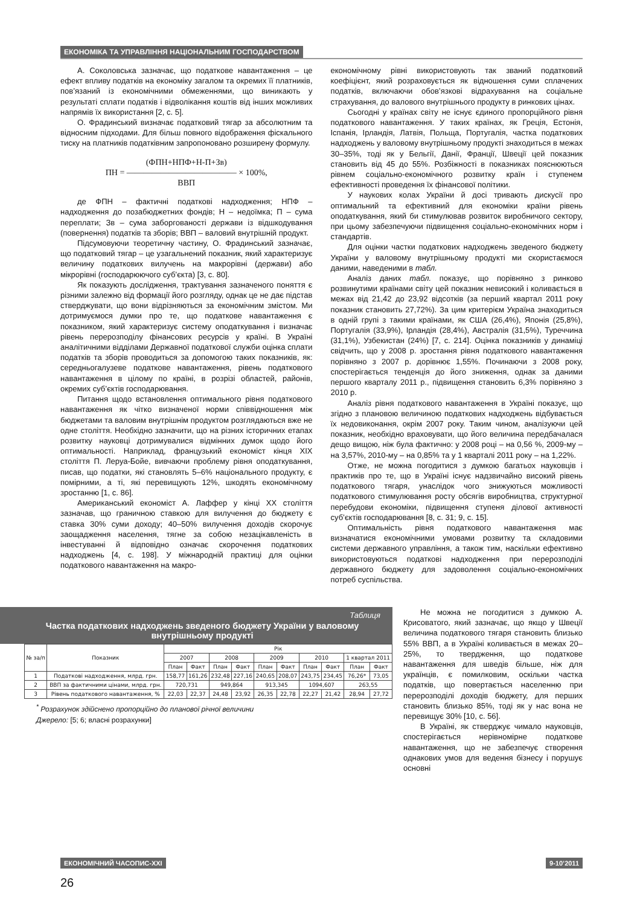ЕКОНОМІКА ТА УПРАВЛІННЯ НАЦІОНАЛЬНИМ ГОСПОДАРСТВОМ
А. Соколовська зазначає, що податкове навантаження – це ефект впливу податків на економіку загалом та окремих її платників, пов’язаний із економічними обмеженнями, що виникають у результаті сплати податків і відволікання коштів від інших можливих напрямів їх використання [2, с. 5].
О. Фрадинський визначає податковий тягар за абсолютним та відносним підходами. Для більш повного відображення фіскального тиску на платників податківним запропоновано розширену формулу.
(ФПН+НПФ+Н-П+Зв)
ПН = ――――――――――――― × 100%,
ВВП
де ФПН – фактичні податкові надходження; НПФ – надходження до позабюджетних фондів; Н – недоїмка; П – сума переплати; Зв – сума заборгованості держави із відшкодування (повернення) податків та зборів; ВВП – валовий внутрішній продукт.
Підсумовуючи теоретичну частину, О. Фрадинський зазначає, що податковий тягар – це узагальнений показник, який характеризує величину податкових вилучень на макрорівні (держави) або мікрорівні (господарюючого суб’єкта) [3, с. 80].
Як показують дослідження, трактування зазначеного поняття є різними залежно від формації його розгляду, однак це не дає підстав стверджувати, що вони відрізняються за економічним змістом. Ми дотримуємося думки про те, що податкове навантаження є показником, який характеризує систему оподаткування і визначає рівень перерозподілу фінансових ресурсів у країні. В Україні аналітичними відділами Державної податкової служби оцінка сплати податків та зборів проводиться за допомогою таких показників, як: середньогалузеве податкове навантаження, рівень податкового навантаження в цілому по країні, в розрізі областей, районів, окремих суб’єктів господарювання.
Питання щодо встановлення оптимального рівня податкового навантаження як чітко визначеної норми співвідношення між бюджетами та валовим внутрішнім продуктом розглядаються вже не одне століття. Необхідно зазначити, що на різних історичних етапах розвитку науковці дотримувалися відмінних думок щодо його оптимальності. Наприклад, французький економіст кінця XIX століття П. Леруа-Бойе, вивчаючи проблему рівня оподаткування, писав, що податки, які становлять 5–6% національного продукту, є помірними, а ті, які перевищують 12%, шкодять економічному зростанню [1, с. 86].
Американський економіст А. Лаффер у кінці XX століття зазначав, що граничною ставкою для вилучення до бюджету є ставка 30% суми доходу; 40–50% вилучення доходів скорочує заощадження населення, тягне за собою незацікавленість в інвестуванні й відповідно означає скорочення податкових надходжень [4, с. 198]. У міжнародній практиці для оцінки податкового навантаження на макро-
економічному рівні використовують так званий податковий коефіцієнт, який розраховується як відношення суми сплачених податків, включаючи обов’язкові відрахування на соціальне страхування, до валового внутрішнього продукту в ринкових цінах.
Сьогодні у країнах світу не існує єдиного пропорційного рівня податкового навантаження. У таких країнах, як Греція, Естонія, Іспанія, Ірландія, Латвія, Польща, Португалія, частка податкових надходжень у валовому внутрішньому продукті знаходиться в межах 30–35%, тоді як у Бельгії, Данії, Франції, Швеції цей показник становить від 45 до 55%. Розбіжності в показниках пояснюються рівнем соціально-економічного розвитку країн і ступенем ефективності проведення їх фінансової політики.
У наукових колах України й досі тривають дискусії про оптимальний та ефективний для економіки країни рівень оподаткування, який би стимулював розвиток виробничого сектору, при цьому забезпечуючи підвищення соціально-економічних норм і стандартів.
Для оцінки частки податкових надходжень зведеного бюджету України у валовому внутрішньому продукті ми скористаємося даними, наведеними в табл.
Аналіз даних табл. показує, що порівняно з ринково розвинутими країнами світу цей показник невисокий і коливається в межах від 21,42 до 23,92 відсотків (за перший квартал 2011 року показник становить 27,72%). За цим критерієм Україна знаходиться в одній групі з такими країнами, як США (26,4%), Японія (25,8%), Португалія (33,9%), Ірландія (28,4%), Австралія (31,5%), Туреччина (31,1%), Узбекистан (24%) [7, с. 214]. Оцінка показників у динаміці свідчить, що у 2008 р. зростання рівня податкового навантаження порівняно з 2007 р. дорівнює 1,55%. Починаючи з 2008 року, спостерігається тенденція до його зниження, однак за даними першого кварталу 2011 р., підвищення становить 6,3% порівняно з 2010 р.
Аналіз рівня податкового навантаження в Україні показує, що згідно з плановою величиною податкових надходжень відбувається їх недовиконання, окрім 2007 року. Таким чином, аналізуючи цей показник, необхідно враховувати, що його величина передбачалася дещо вищою, ніж була фактично: у 2008 році – на 0,56 %, 2009-му – на 3,57%, 2010-му – на 0,85% та у 1 кварталі 2011 року – на 1,22%.
Отже, не можна погодитися з думкою багатьох науковців і практиків про те, що в Україні існує надзвичайно високий рівень податкового тягаря, унаслідок чого знижуються можливості податкового стимулювання росту обсягів виробництва, структурної перебудови економіки, підвищення ступеня ділової активності суб’єктів господарювання [8, с. 31; 9, с. 15].
Оптимальність рівня податкового навантаження має визначатися економічними умовами розвитку та складовими системи державного управління, а також тим, наскільки ефективно використовуються податкові надходження при перерозподілі державного бюджету для задоволення соціально-економічних потреб суспільства.
Таблиця
Частка податкових надходжень зведеного бюджету України у валовому внутрішньому продукті
| № за/п | Показник | Рік | | | | | | | | | |
| --- | --- | --- | --- | --- | --- | --- | --- | --- | --- | --- | --- |
| | | 2007 | | 2008 | | 2009 | | 2010 | | 1 квартал 2011 | |
| | | План | Факт | План | Факт | План | Факт | План | Факт | План | Факт |
| 1 | Податкові надходження, млрд. грн. | 158,77 | 161,26 | 232,48 | 227,16 | 240,65 | 208,07 | 243,75 | 234,45 | 76,26* | 73,05 |
| 2 | ВВП за фактичними цінами, млрд. грн. | 720,731 | | 949,864 | | 913,345 | | 1094,607 | | 263,55 | |
| 3 | Рівень податкового навантаження, % | 22,03 | 22,37 | 24,48 | 23,92 | 26,35 | 22,78 | 22,27 | 21,42 | 28,94 | 27,72 |
<sup>*</sup> Розрахунок здійснено пропорційно до планової річної величини
Джерело: [5; 6; власні розрахунки]
Не можна не погодитися з думкою А. Крисоватого, який зазначає, що якщо у Швеції величина податкового тягаря становить близько 55% ВВП, а в Україні коливається в межах 20–25%, то твердження, що податкове навантаження для шведів більше, ніж для українців, є помилковим, оскільки частка податків, що повертається населенню при перерозподілі доходів бюджету, для перших становить близько 85%, тоді як у нас вона не перевищує 30% [10, с. 56].
В Україні, як стверджує чимало науковців, спостерігається нерівномірне податкове навантаження, що не забезпечує створення однакових умов для ведення бізнесу і порушує основні
ЕКОНОМІЧНИЙ ЧАСОПИС-XXI 9-10’2011
26